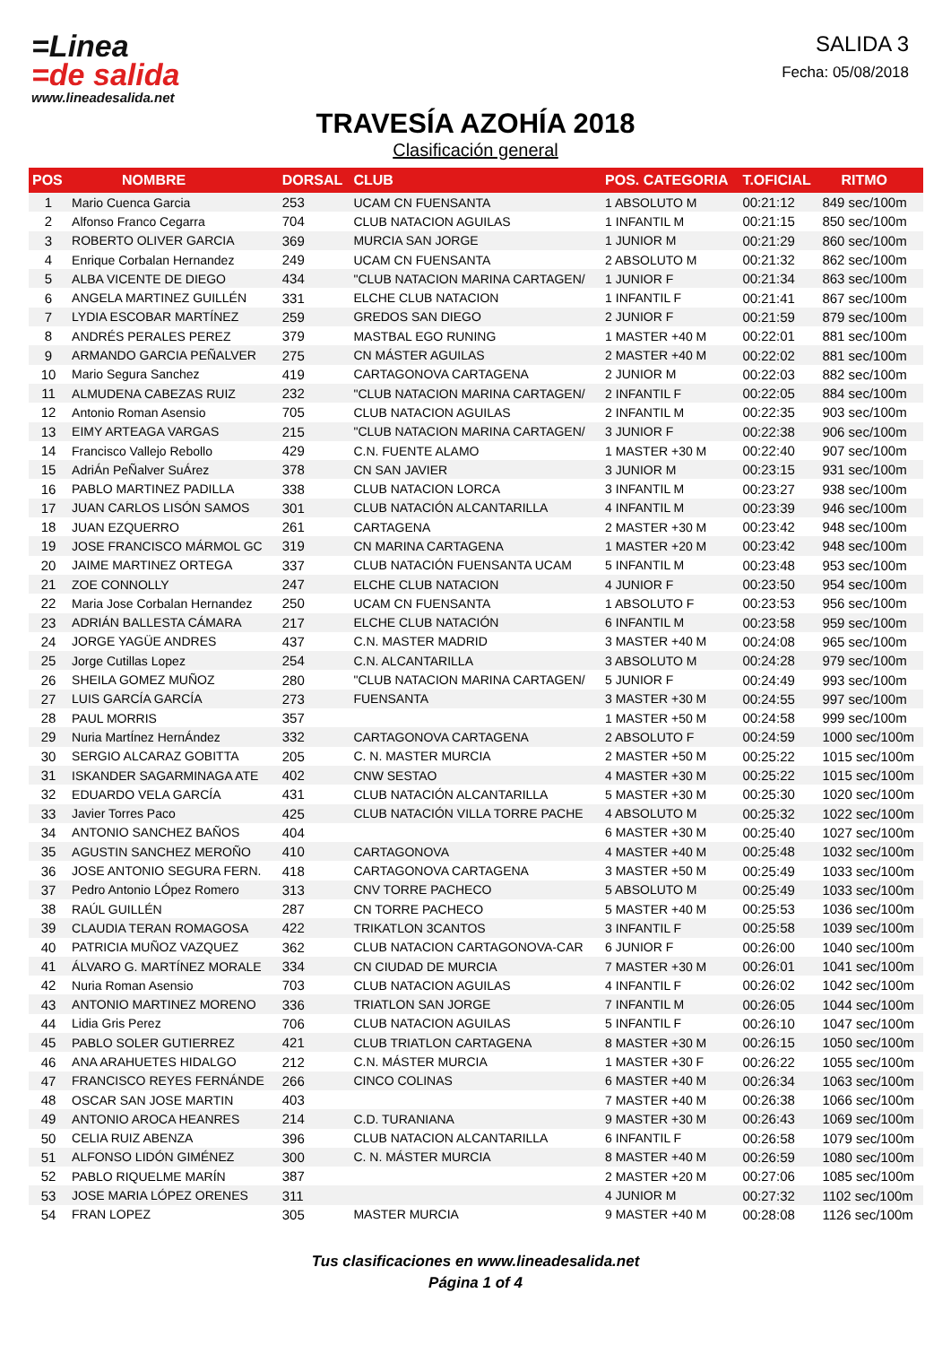=Linea
=de salida
www.lineadesalida.net
SALIDA 3
Fecha: 05/08/2018
TRAVESÍA AZOHÍA 2018
Clasificación general
| POS | NOMBRE | DORSAL | CLUB | POS. CATEGORIA | T.OFICIAL | RITMO |
| --- | --- | --- | --- | --- | --- | --- |
| 1 | Mario Cuenca Garcia | 253 | UCAM CN FUENSANTA | 1 ABSOLUTO M | 00:21:12 | 849 sec/100m |
| 2 | Alfonso Franco Cegarra | 704 | CLUB NATACION AGUILAS | 1 INFANTIL M | 00:21:15 | 850 sec/100m |
| 3 | ROBERTO OLIVER GARCIA | 369 | MURCIA SAN JORGE | 1 JUNIOR M | 00:21:29 | 860 sec/100m |
| 4 | Enrique Corbalan Hernandez | 249 | UCAM CN FUENSANTA | 2 ABSOLUTO M | 00:21:32 | 862 sec/100m |
| 5 | ALBA VICENTE DE DIEGO | 434 | "CLUB NATACION MARINA CARTAGEN/ | 1 JUNIOR F | 00:21:34 | 863 sec/100m |
| 6 | ANGELA MARTINEZ GUILLÉN | 331 | ELCHE CLUB NATACION | 1 INFANTIL F | 00:21:41 | 867 sec/100m |
| 7 | LYDIA ESCOBAR MARTÍNEZ | 259 | GREDOS SAN DIEGO | 2 JUNIOR F | 00:21:59 | 879 sec/100m |
| 8 | ANDRÉS PERALES PEREZ | 379 | MASTBAL EGO RUNING | 1 MASTER +40 M | 00:22:01 | 881 sec/100m |
| 9 | ARMANDO GARCIA PEÑALVER | 275 | CN MÁSTER AGUILAS | 2 MASTER +40 M | 00:22:02 | 881 sec/100m |
| 10 | Mario Segura Sanchez | 419 | CARTAGONOVA CARTAGENA | 2 JUNIOR M | 00:22:03 | 882 sec/100m |
| 11 | ALMUDENA CABEZAS RUIZ | 232 | "CLUB NATACION MARINA CARTAGEN/ | 2 INFANTIL F | 00:22:05 | 884 sec/100m |
| 12 | Antonio Roman Asensio | 705 | CLUB NATACION AGUILAS | 2 INFANTIL M | 00:22:35 | 903 sec/100m |
| 13 | EIMY ARTEAGA VARGAS | 215 | "CLUB NATACION MARINA CARTAGEN/ | 3 JUNIOR F | 00:22:38 | 906 sec/100m |
| 14 | Francisco Vallejo Rebollo | 429 | C.N. FUENTE ALAMO | 1 MASTER +30 M | 00:22:40 | 907 sec/100m |
| 15 | AdriÁn PeÑalver SuÁrez | 378 | CN SAN JAVIER | 3 JUNIOR M | 00:23:15 | 931 sec/100m |
| 16 | PABLO MARTINEZ PADILLA | 338 | CLUB NATACION LORCA | 3 INFANTIL M | 00:23:27 | 938 sec/100m |
| 17 | JUAN CARLOS LISÓN SAMOS | 301 | CLUB NATACIÓN ALCANTARILLA | 4 INFANTIL M | 00:23:39 | 946 sec/100m |
| 18 | JUAN EZQUERRO | 261 | CARTAGENA | 2 MASTER +30 M | 00:23:42 | 948 sec/100m |
| 19 | JOSE FRANCISCO MÁRMOL GC | 319 | CN MARINA CARTAGENA | 1 MASTER +20 M | 00:23:42 | 948 sec/100m |
| 20 | JAIME MARTINEZ ORTEGA | 337 | CLUB NATACIÓN FUENSANTA UCAM | 5 INFANTIL M | 00:23:48 | 953 sec/100m |
| 21 | ZOE CONNOLLY | 247 | ELCHE CLUB NATACION | 4 JUNIOR F | 00:23:50 | 954 sec/100m |
| 22 | Maria Jose Corbalan Hernandez | 250 | UCAM CN FUENSANTA | 1 ABSOLUTO F | 00:23:53 | 956 sec/100m |
| 23 | ADRIÁN BALLESTA CÁMARA | 217 | ELCHE CLUB NATACIÓN | 6 INFANTIL M | 00:23:58 | 959 sec/100m |
| 24 | JORGE YAGÜE ANDRES | 437 | C.N. MASTER MADRID | 3 MASTER +40 M | 00:24:08 | 965 sec/100m |
| 25 | Jorge Cutillas Lopez | 254 | C.N. ALCANTARILLA | 3 ABSOLUTO M | 00:24:28 | 979 sec/100m |
| 26 | SHEILA GOMEZ MUÑOZ | 280 | "CLUB NATACION MARINA CARTAGEN/ | 5 JUNIOR F | 00:24:49 | 993 sec/100m |
| 27 | LUIS GARCÍA GARCÍA | 273 | FUENSANTA | 3 MASTER +30 M | 00:24:55 | 997 sec/100m |
| 28 | PAUL MORRIS | 357 | | 1 MASTER +50 M | 00:24:58 | 999 sec/100m |
| 29 | Nuria MartÍnez HernÁndez | 332 | CARTAGONOVA CARTAGENA | 2 ABSOLUTO F | 00:24:59 | 1000 sec/100m |
| 30 | SERGIO ALCARAZ GOBITTA | 205 | C. N. MASTER MURCIA | 2 MASTER +50 M | 00:25:22 | 1015 sec/100m |
| 31 | ISKANDER SAGARMINAGA ATE | 402 | CNW SESTAO | 4 MASTER +30 M | 00:25:22 | 1015 sec/100m |
| 32 | EDUARDO VELA GARCÍA | 431 | CLUB NATACIÓN ALCANTARILLA | 5 MASTER +30 M | 00:25:30 | 1020 sec/100m |
| 33 | Javier Torres Paco | 425 | CLUB NATACIÓN VILLA TORRE PACHE | 4 ABSOLUTO M | 00:25:32 | 1022 sec/100m |
| 34 | ANTONIO SANCHEZ BAÑOS | 404 | | 6 MASTER +30 M | 00:25:40 | 1027 sec/100m |
| 35 | AGUSTIN SANCHEZ MEROÑO | 410 | CARTAGONOVA | 4 MASTER +40 M | 00:25:48 | 1032 sec/100m |
| 36 | JOSE ANTONIO SEGURA FERN. | 418 | CARTAGONOVA CARTAGENA | 3 MASTER +50 M | 00:25:49 | 1033 sec/100m |
| 37 | Pedro Antonio LÓpez Romero | 313 | CNV TORRE PACHECO | 5 ABSOLUTO M | 00:25:49 | 1033 sec/100m |
| 38 | RAÚL GUILLÉN | 287 | CN TORRE PACHECO | 5 MASTER +40 M | 00:25:53 | 1036 sec/100m |
| 39 | CLAUDIA TERAN ROMAGOSA | 422 | TRIKATLON 3CANTOS | 3 INFANTIL F | 00:25:58 | 1039 sec/100m |
| 40 | PATRICIA MUÑOZ VAZQUEZ | 362 | CLUB NATACION CARTAGONOVA-CAR | 6 JUNIOR F | 00:26:00 | 1040 sec/100m |
| 41 | ÁLVARO G. MARTÍNEZ MORALE | 334 | CN CIUDAD DE MURCIA | 7 MASTER +30 M | 00:26:01 | 1041 sec/100m |
| 42 | Nuria Roman Asensio | 703 | CLUB NATACION AGUILAS | 4 INFANTIL F | 00:26:02 | 1042 sec/100m |
| 43 | ANTONIO MARTINEZ MORENO | 336 | TRIATLON SAN JORGE | 7 INFANTIL M | 00:26:05 | 1044 sec/100m |
| 44 | Lidia Gris Perez | 706 | CLUB NATACION AGUILAS | 5 INFANTIL F | 00:26:10 | 1047 sec/100m |
| 45 | PABLO SOLER GUTIERREZ | 421 | CLUB TRIATLON CARTAGENA | 8 MASTER +30 M | 00:26:15 | 1050 sec/100m |
| 46 | ANA ARAHUETES HIDALGO | 212 | C.N. MÁSTER MURCIA | 1 MASTER +30 F | 00:26:22 | 1055 sec/100m |
| 47 | FRANCISCO REYES FERNÁNDE | 266 | CINCO COLINAS | 6 MASTER +40 M | 00:26:34 | 1063 sec/100m |
| 48 | OSCAR SAN JOSE MARTIN | 403 | | 7 MASTER +40 M | 00:26:38 | 1066 sec/100m |
| 49 | ANTONIO AROCA HEANRES | 214 | C.D. TURANIANA | 9 MASTER +30 M | 00:26:43 | 1069 sec/100m |
| 50 | CELIA RUIZ ABENZA | 396 | CLUB NATACION ALCANTARILLA | 6 INFANTIL F | 00:26:58 | 1079 sec/100m |
| 51 | ALFONSO LIDÓN GIMÉNEZ | 300 | C. N. MÁSTER MURCIA | 8 MASTER +40 M | 00:26:59 | 1080 sec/100m |
| 52 | PABLO RIQUELME MARÍN | 387 | | 2 MASTER +20 M | 00:27:06 | 1085 sec/100m |
| 53 | JOSE MARIA LÓPEZ ORENES | 311 | | 4 JUNIOR M | 00:27:32 | 1102 sec/100m |
| 54 | FRAN LOPEZ | 305 | MASTER MURCIA | 9 MASTER +40 M | 00:28:08 | 1126 sec/100m |
Tus clasificaciones en www.lineadesalida.net
Página 1 of 4